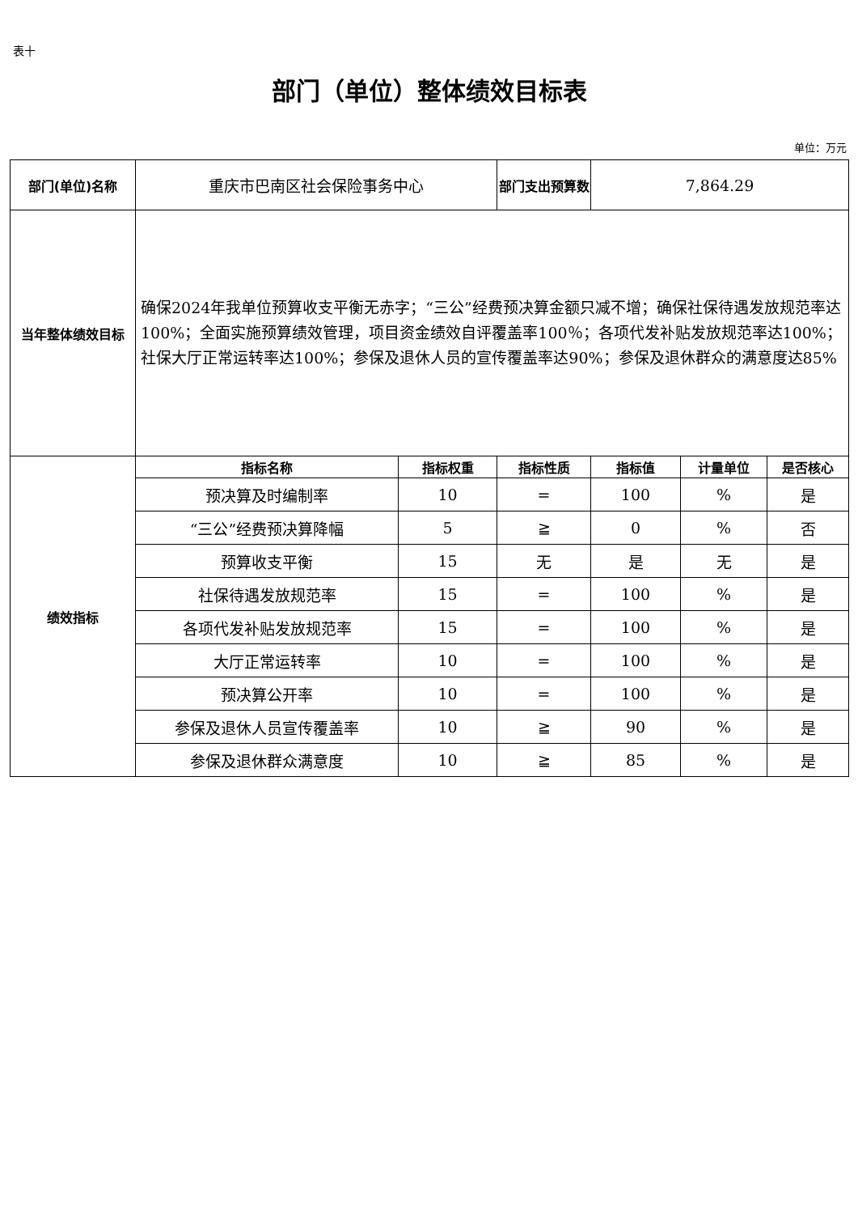表十
部门（单位）整体绩效目标表
单位：万元
| 部门(单位)名称 | 重庆市巴南区社会保险事务中心 | | 部门支出预算数 | 7,864.29 | | |
| 当年整体绩效目标 | 确保2024年我单位预算收支平衡无赤字；“三公”经费预决算金额只减不增；确保社保待遇发放规范率达100%；全面实施预算绩效管理，项目资金绩效自评覆盖率100％；各项代发补贴发放规范率达100%；社保大厅正常运转率达100%；参保及退休人员的宣传覆盖率达90%；参保及退休群众的满意度达85% | | | | | |
| 绩效指标 | 指标名称 | 指标权重 | 指标性质 | 指标值 | 计量单位 | 是否核心 |
| | 预决算及时编制率 | 10 | = | 100 | % | 是 |
| | “三公”经费预决算降幅 | 5 | ≧ | 0 | % | 否 |
| | 预算收支平衡 | 15 | 无 | 是 | 无 | 是 |
| | 社保待遇发放规范率 | 15 | = | 100 | % | 是 |
| | 各项代发补贴发放规范率 | 15 | = | 100 | % | 是 |
| | 大厅正常运转率 | 10 | = | 100 | % | 是 |
| | 预决算公开率 | 10 | = | 100 | % | 是 |
| | 参保及退休人员宣传覆盖率 | 10 | ≧ | 90 | % | 是 |
| | 参保及退休群众满意度 | 10 | ≧ | 85 | % | 是 |